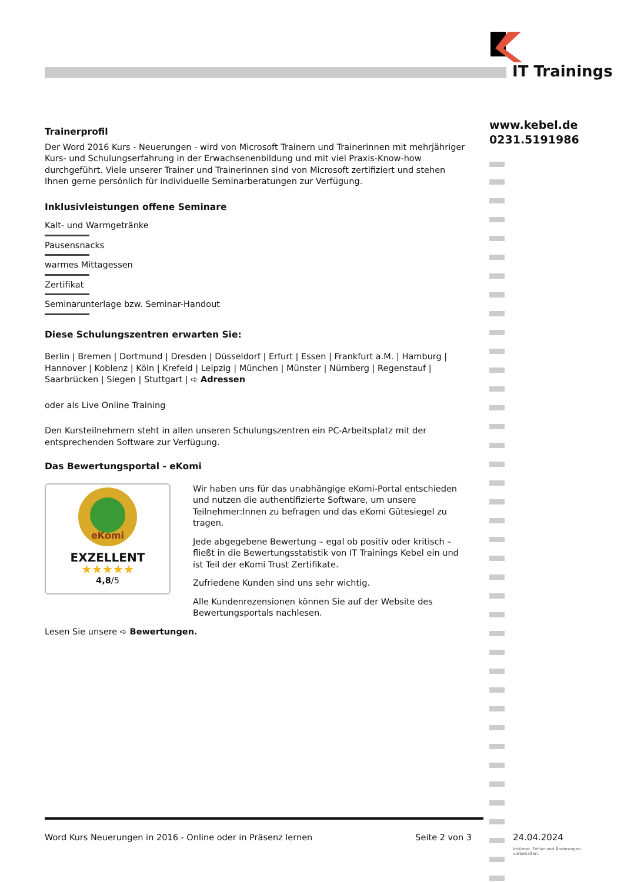IT Trainings
www.kebel.de
0231.5191986
Trainerprofil
Der Word 2016 Kurs - Neuerungen - wird von Microsoft Trainern und Trainerinnen mit mehrjähriger Kurs- und Schulungserfahrung in der Erwachsenenbildung und mit viel Praxis-Know-how durchgeführt. Viele unserer Trainer und Trainerinnen sind von Microsoft zertifiziert und stehen Ihnen gerne persönlich für individuelle Seminarberatungen zur Verfügung.
Inklusivleistungen offene Seminare
Kalt- und Warmgetränke
Pausensnacks
warmes Mittagessen
Zertifikat
Seminarunterlage bzw. Seminar-Handout
Diese Schulungszentren erwarten Sie:
Berlin | Bremen | Dortmund | Dresden | Düsseldorf | Erfurt | Essen | Frankfurt a.M. | Hamburg | Hannover | Koblenz | Köln | Krefeld | Leipzig | München | Münster | Nürnberg | Regenstauf | Saarbrücken | Siegen | Stuttgart | ➪ Adressen
oder als Live Online Training
Den Kursteilnehmern steht in allen unseren Schulungszentren ein PC-Arbeitsplatz mit der entsprechenden Software zur Verfügung.
Das Bewertungsportal - eKomi
eKomi
EXZELLENT
★★★★★
4,8/5
Wir haben uns für das unabhängige eKomi-Portal entschieden und nutzen die authentifizierte Software, um unsere Teilnehmer:Innen zu befragen und das eKomi Gütesiegel zu tragen.
Jede abgegebene Bewertung – egal ob positiv oder kritisch – fließt in die Bewertungsstatistik von IT Trainings Kebel ein und ist Teil der eKomi Trust Zertifikate.
Zufriedene Kunden sind uns sehr wichtig.
Alle Kundenrezensionen können Sie auf der Website des Bewertungsportals nachlesen.
Lesen Sie unsere ➪ Bewertungen.
Word Kurs Neuerungen in 2016 - Online oder in Präsenz lernen Seite 2 von 3
24.04.2024
Irrtümer, Fehler und Änderungen vorbehalten.